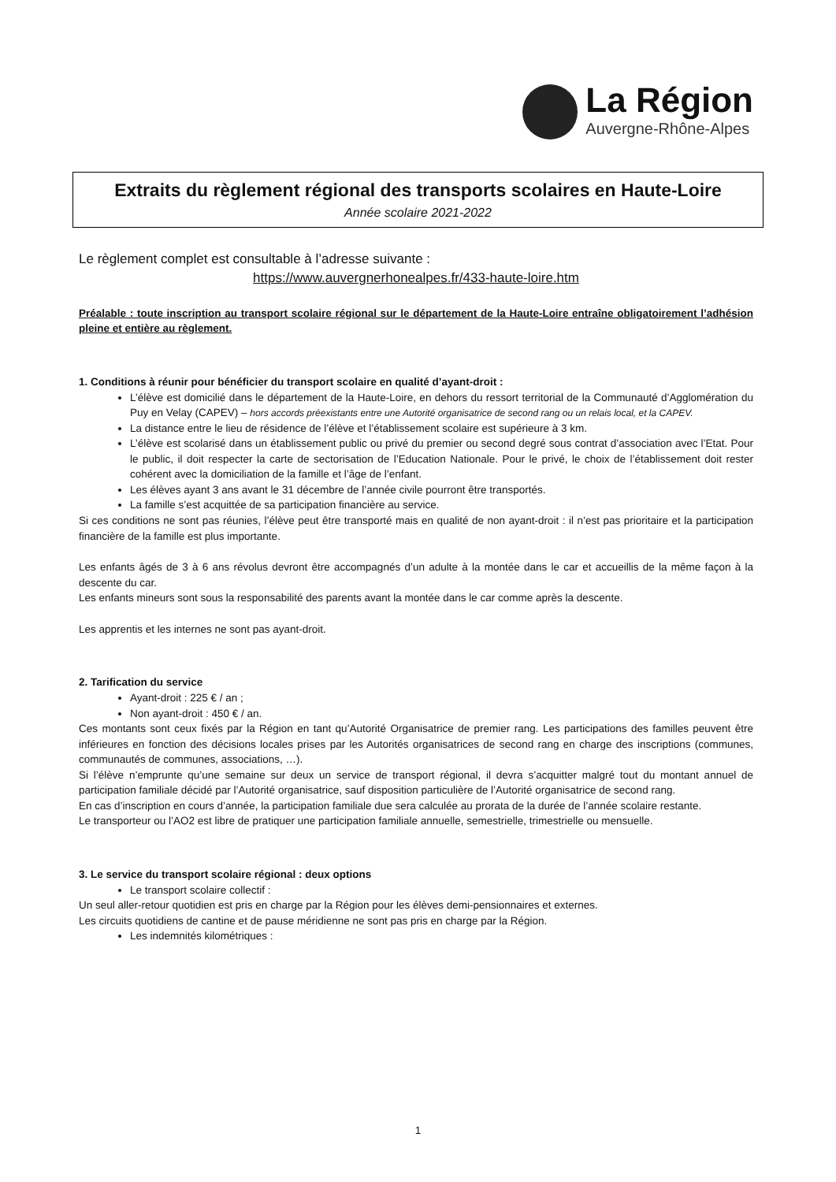La Région
Auvergne-Rhône-Alpes
Extraits du règlement régional des transports scolaires en Haute-Loire
Année scolaire 2021-2022
Le règlement complet est consultable à l’adresse suivante :
https://www.auvergnerhonealpes.fr/433-haute-loire.htm
Préalable : toute inscription au transport scolaire régional sur le département de la Haute-Loire entraîne obligatoirement l’adhésion pleine et entière au règlement.
1. Conditions à réunir pour bénéficier du transport scolaire en qualité d’ayant-droit :
L’élève est domicilié dans le département de la Haute-Loire, en dehors du ressort territorial de la Communauté d’Agglomération du Puy en Velay (CAPEV) – hors accords préexistants entre une Autorité organisatrice de second rang ou un relais local, et la CAPEV.
La distance entre le lieu de résidence de l’élève et l’établissement scolaire est supérieure à 3 km.
L’élève est scolarisé dans un établissement public ou privé du premier ou second degré sous contrat d’association avec l’Etat. Pour le public, il doit respecter la carte de sectorisation de l’Education Nationale. Pour le privé, le choix de l’établissement doit rester cohérent avec la domiciliation de la famille et l’âge de l’enfant.
Les élèves ayant 3 ans avant le 31 décembre de l’année civile pourront être transportés.
La famille s’est acquittée de sa participation financière au service.
Si ces conditions ne sont pas réunies, l’élève peut être transporté mais en qualité de non ayant-droit : il n’est pas prioritaire et la participation financière de la famille est plus importante.
Les enfants âgés de 3 à 6 ans révolus devront être accompagnés d’un adulte à la montée dans le car et accueillis de la même façon à la descente du car.
Les enfants mineurs sont sous la responsabilité des parents avant la montée dans le car comme après la descente.
Les apprentis et les internes ne sont pas ayant-droit.
2. Tarification du service
Ayant-droit : 225 € / an ;
Non ayant-droit : 450 € / an.
Ces montants sont ceux fixés par la Région en tant qu’Autorité Organisatrice de premier rang. Les participations des familles peuvent être inférieures en fonction des décisions locales prises par les Autorités organisatrices de second rang en charge des inscriptions (communes, communautés de communes, associations, …).
Si l’élève n’emprunte qu’une semaine sur deux un service de transport régional, il devra s’acquitter malgré tout du montant annuel de participation familiale décidé par l’Autorité organisatrice, sauf disposition particulière de l’Autorité organisatrice de second rang.
En cas d’inscription en cours d’année, la participation familiale due sera calculée au prorata de la durée de l’année scolaire restante.
Le transporteur ou l’AO2 est libre de pratiquer une participation familiale annuelle, semestrielle, trimestrielle ou mensuelle.
3. Le service du transport scolaire régional : deux options
Le transport scolaire collectif :
Un seul aller-retour quotidien est pris en charge par la Région pour les élèves demi-pensionnaires et externes.
Les circuits quotidiens de cantine et de pause méridienne ne sont pas pris en charge par la Région.
Les indemnités kilométriques :
1